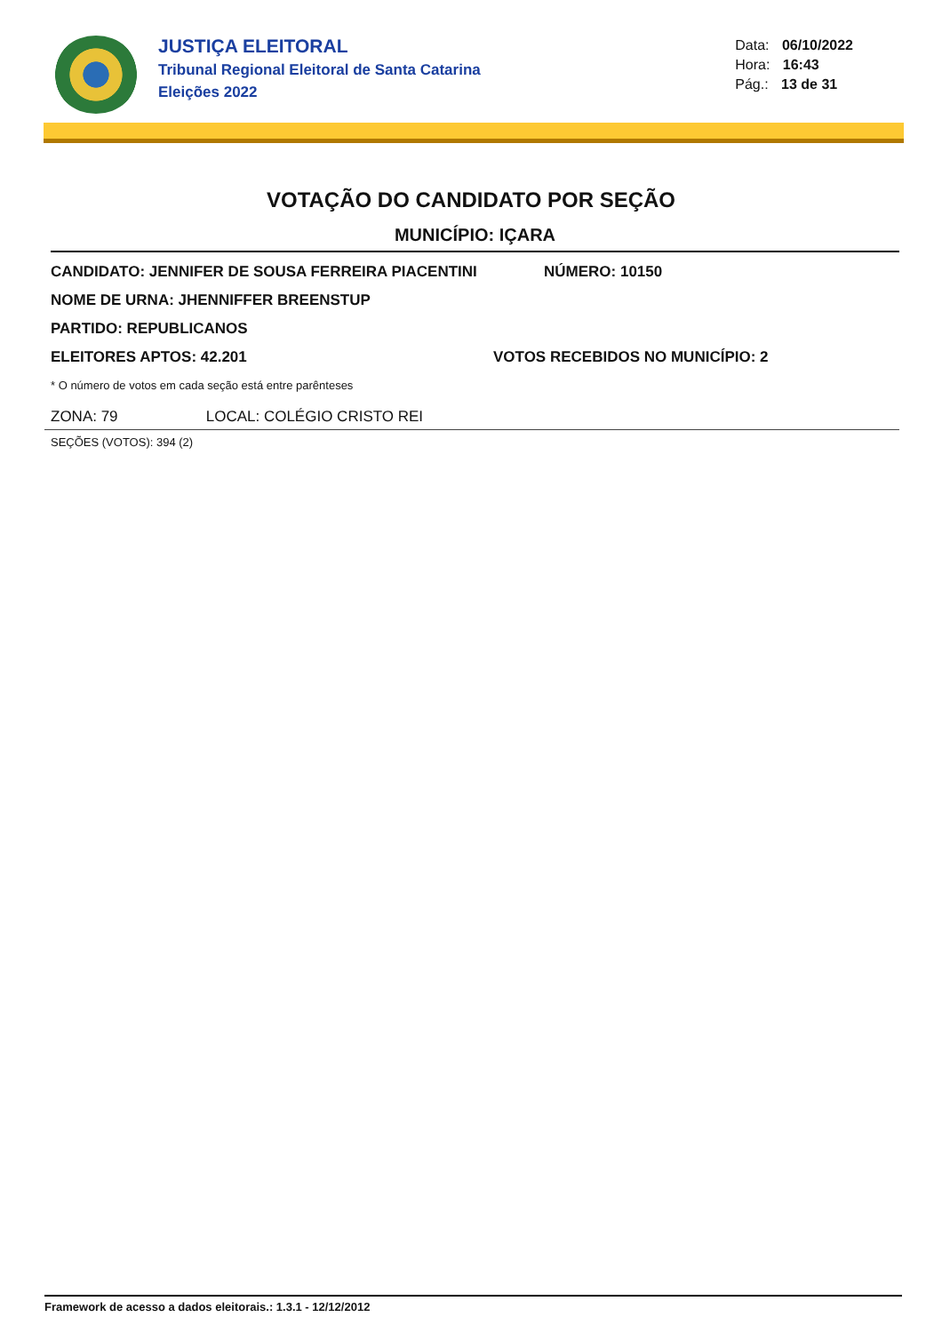JUSTIÇA ELEITORAL
Tribunal Regional Eleitoral de Santa Catarina
Eleições 2022
Data: 06/10/2022
Hora: 16:43
Pág.: 13 de 31
VOTAÇÃO DO CANDIDATO POR SEÇÃO
MUNICÍPIO: IÇARA
CANDIDATO: JENNIFER DE SOUSA FERREIRA PIACENTINI NÚMERO: 10150
NOME DE URNA: JHENNIFFER BREENSTUP
PARTIDO: REPUBLICANOS
ELEITORES APTOS: 42.201 VOTOS RECEBIDOS NO MUNICÍPIO: 2
* O número de votos em cada seção está entre parênteses
ZONA: 79 LOCAL: COLÉGIO CRISTO REI
SEÇÕES (VOTOS): 394 (2)
Framework de acesso a dados eleitorais.: 1.3.1 - 12/12/2012